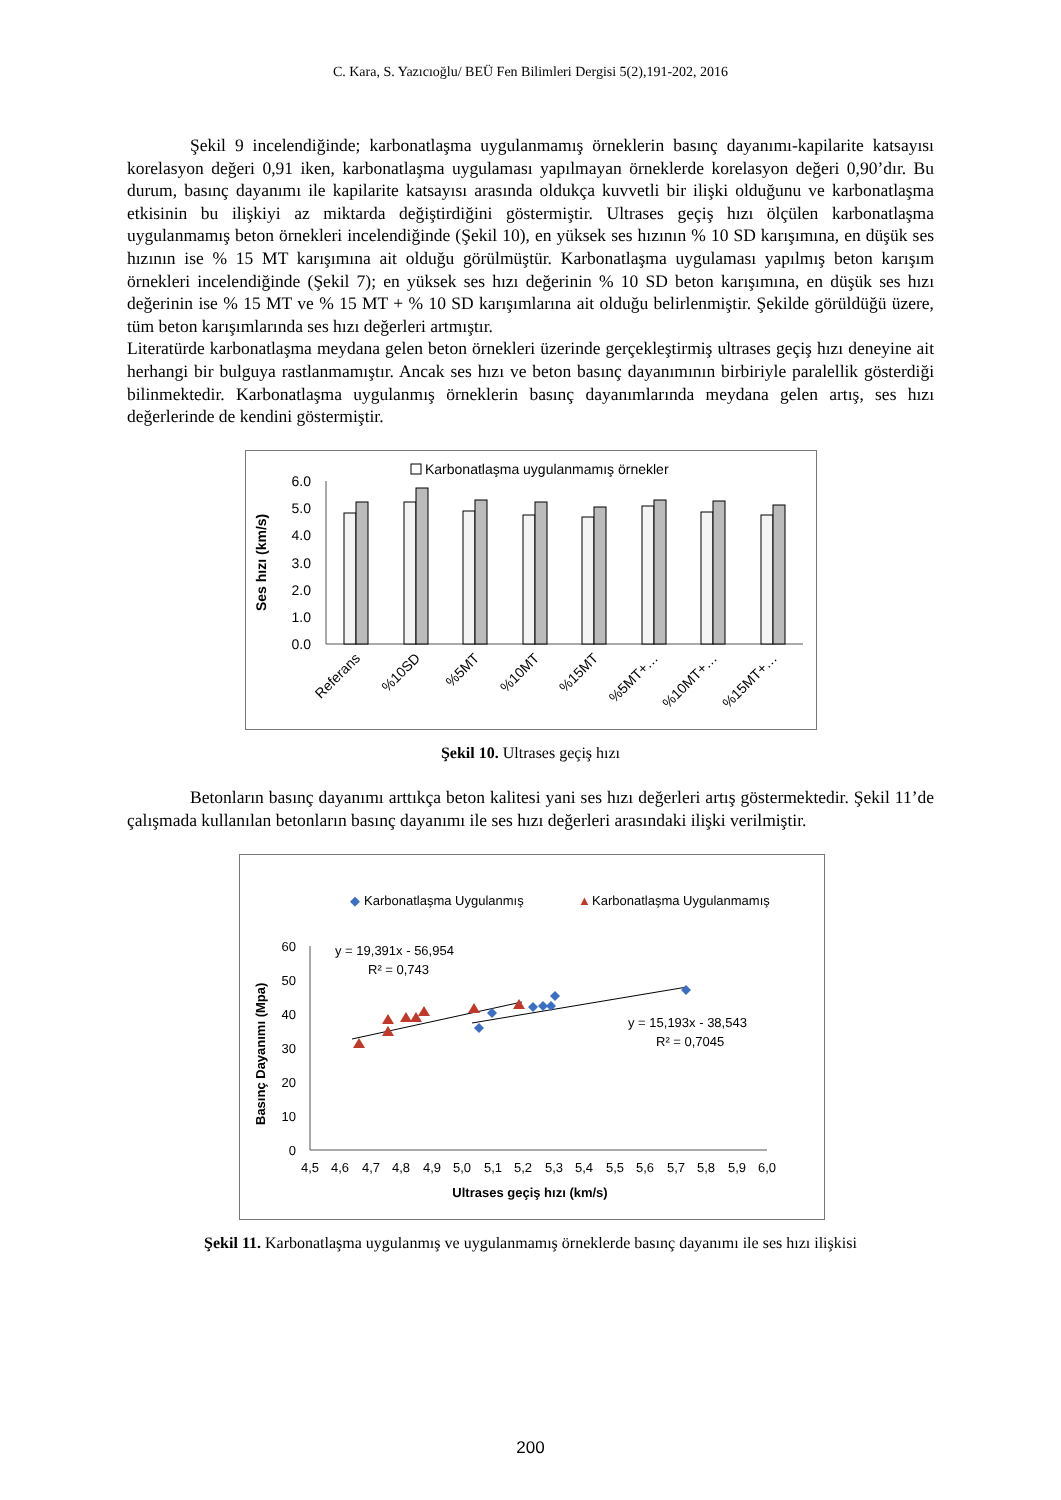C. Kara, S. Yazıcıoğlu/ BEÜ Fen Bilimleri Dergisi 5(2),191-202, 2016
Şekil 9 incelendiğinde; karbonatlaşma uygulanmamış örneklerin basınç dayanımı-kapilarite katsayısı korelasyon değeri 0,91 iken, karbonatlaşma uygulaması yapılmayan örneklerde korelasyon değeri 0,90’dır. Bu durum, basınç dayanımı ile kapilarite katsayısı arasında oldukça kuvvetli bir ilişki olduğunu ve karbonatlaşma etkisinin bu ilişkiyi az miktarda değiştirdiğini göstermiştir. Ultrases geçiş hızı ölçülen karbonatlaşma uygulanmamış beton örnekleri incelendiğinde (Şekil 10), en yüksek ses hızının % 10 SD karışımına, en düşük ses hızının ise % 15 MT karışımına ait olduğu görülmüştür. Karbonatlaşma uygulaması yapılmış beton karışım örnekleri incelendiğinde (Şekil 7); en yüksek ses hızı değerinin % 10 SD beton karışımına, en düşük ses hızı değerinin ise % 15 MT ve % 15 MT + % 10 SD karışımlarına ait olduğu belirlenmiştir. Şekilde görüldüğü üzere, tüm beton karışımlarında ses hızı değerleri artmıştır.
Literatürde karbonatlaşma meydana gelen beton örnekleri üzerinde gerçekleştirmiş ultrases geçiş hızı deneyine ait herhangi bir bulguya rastlanmamıştır. Ancak ses hızı ve beton basınç dayanımının birbiriyle paralellik gösterdiği bilinmektedir. Karbonatlaşma uygulanmış örneklerin basınç dayanımlarında meydana gelen artış, ses hızı değerlerinde de kendini göstermiştir.
Karbonatlaşma uygulanmamış örnekler
Ses hızı (km/s)
6.0
5.0
4.0
3.0
2.0
1.0
0.0
Referans
%10SD
%5MT
%10MT
%15MT
%5MT+…
%10MT+…
%15MT+…
Şekil 10. Ultrases geçiş hızı
Betonların basınç dayanımı arttıkça beton kalitesi yani ses hızı değerleri artış göstermektedir. Şekil 11’de çalışmada kullanılan betonların basınç dayanımı ile ses hızı değerleri arasındaki ilişki verilmiştir.
◆
Karbonatlaşma Uygulanmış
▲
Karbonatlaşma Uygulanmamış
Basınç Dayanımı (Mpa)
60
50
40
30
20
10
0
4,5
4,6
4,7
4,8
4,9
5,0
5,1
5,2
5,3
5,4
5,5
5,6
5,7
5,8
5,9
6,0
Ultrases geçiş hızı (km/s)
y = 19,391x - 56,954
R² = 0,743
y = 15,193x - 38,543
R² = 0,7045
Şekil 11. Karbonatlaşma uygulanmış ve uygulanmamış örneklerde basınç dayanımı ile ses hızı ilişkisi
200